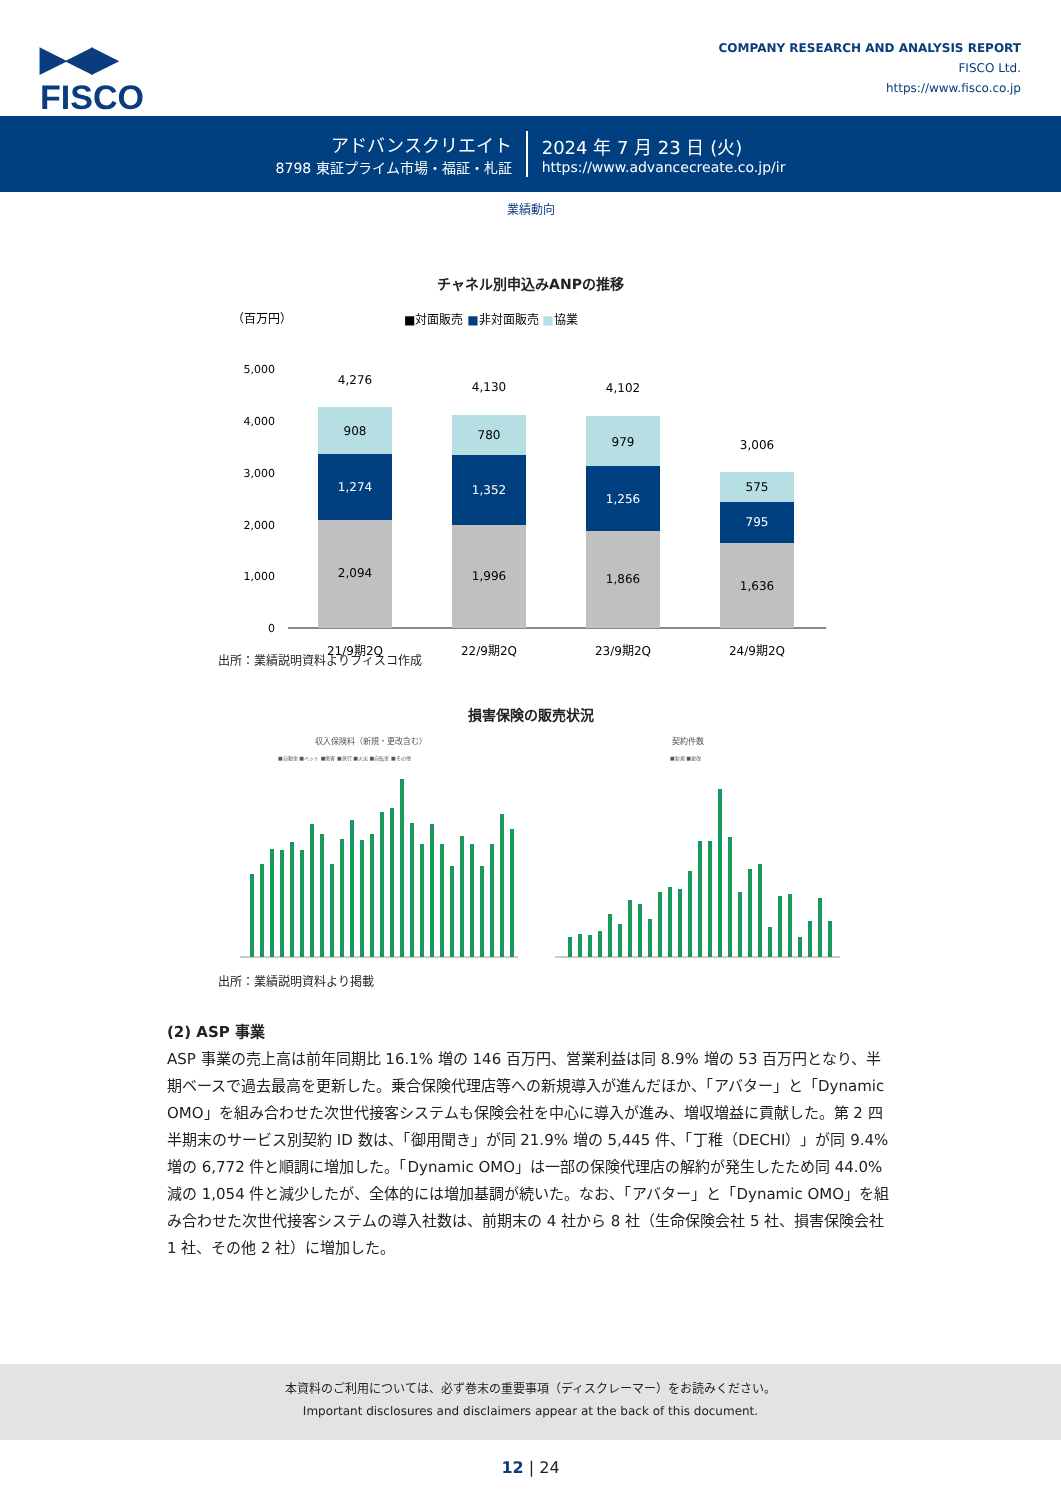▶◀▶
FISCO
COMPANY RESEARCH AND ANALYSIS REPORT
FISCO Ltd.
https://www.fisco.co.jp
アドバンスクリエイト
8798 東証プライム市場・福証・札証
2024 年 7 月 23 日 (火)
https://www.advancecreate.co.jp/ir
業績動向
チャネル別申込みANPの推移
（百万円）
■対面販売 ■非対面販売 ■協業
5,000
4,000
3,000
2,000
1,000
0
4,276
908
1,274
2,094
21/9期2Q
4,130
780
1,352
1,996
22/9期2Q
4,102
979
1,256
1,866
23/9期2Q
3,006
575
795
1,636
24/9期2Q
出所：業績説明資料よりフィスコ作成
損害保険の販売状況
収入保険料（新規・更改含む）
契約件数
■自動車 ■ペット ■傷害 ■旅行 ■火災 ■自転車 ■その他
■新規 ■更改
出所：業績説明資料より掲載
(2) ASP 事業
ASP 事業の売上高は前年同期比 16.1% 増の 146 百万円、営業利益は同 8.9% 増の 53 百万円となり、半期ベースで過去最高を更新した。乗合保険代理店等への新規導入が進んだほか、「アバター」と「Dynamic OMO」を組み合わせた次世代接客システムも保険会社を中心に導入が進み、増収増益に貢献した。第 2 四半期末のサービス別契約 ID 数は、「御用聞き」が同 21.9% 増の 5,445 件、「丁稚（DECHI）」が同 9.4% 増の 6,772 件と順調に増加した。「Dynamic OMO」は一部の保険代理店の解約が発生したため同 44.0% 減の 1,054 件と減少したが、全体的には増加基調が続いた。なお、「アバター」と「Dynamic OMO」を組み合わせた次世代接客システムの導入社数は、前期末の 4 社から 8 社（生命保険会社 5 社、損害保険会社 1 社、その他 2 社）に増加した。
本資料のご利用については、必ず巻末の重要事項（ディスクレーマー）をお読みください。
Important disclosures and disclaimers appear at the back of this document.
12 | 24